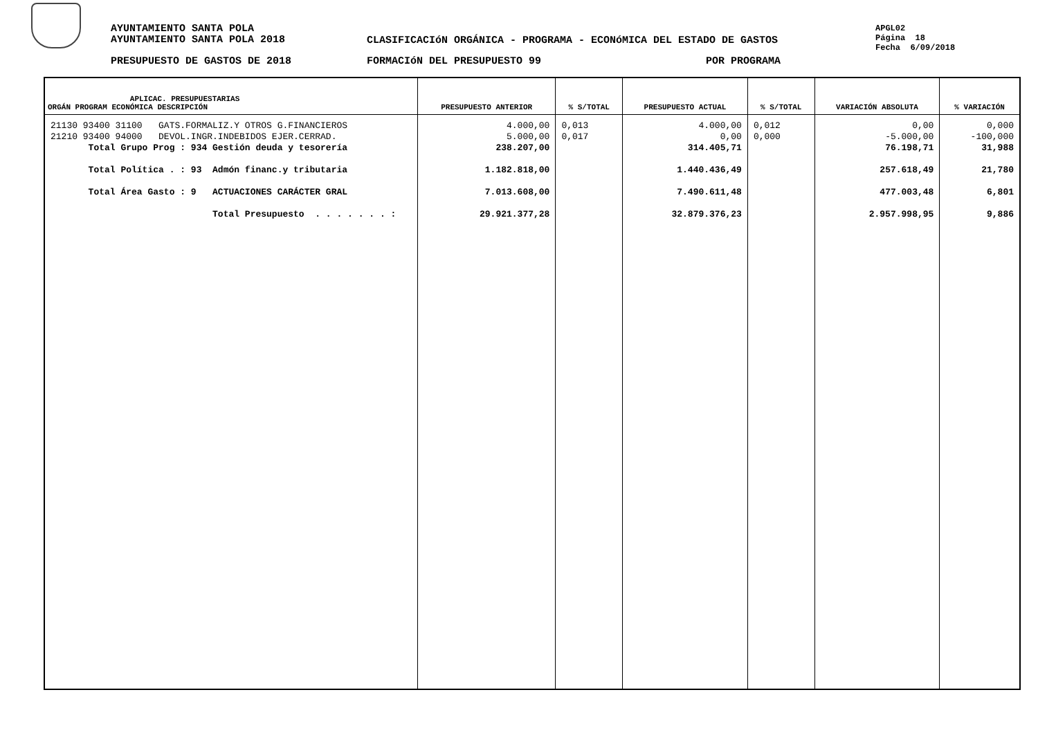AYUNTAMIENTO SANTA POLA
AYUNTAMIENTO SANTA POLA 2018
CLASIFICACIóN ORGÁNICA - PROGRAMA - ECONóMICA DEL ESTADO DE GASTOS
APGL02
Página 18
Fecha 6/09/2018
PRESUPUESTO DE GASTOS DE 2018 FORMACIóN DEL PRESUPUESTO 99 POR PROGRAMA
| APLICAC. PRESUPUESTARIAS ORGÁN PROGRAM ECONÓMICA DESCRIPCIÓN | PRESUPUESTO ANTERIOR | % S/TOTAL | PRESUPUESTO ACTUAL | % S/TOTAL | VARIACIÓN ABSOLUTA | % VARIACIÓN |
| --- | --- | --- | --- | --- | --- | --- |
| 21130 93400 31100 GATS.FORMALIZ.Y OTROS G.FINANCIEROS 21210 93400 94000 DEVOL.INGR.INDEBIDOS EJER.CERRAD. Total Grupo Prog : 934 Gestión deuda y tesorería Total Política . : 93 Admón financ.y tributaria Total Área Gasto : 9 ACTUACIONES CARÁCTER GRAL Total Presupuesto . . . . . . . : | 4.000,00 5.000,00 238.207,00 1.182.818,00 7.013.608,00 29.921.377,28 | 0,013 0,017 | 4.000,00 0,00 314.405,71 1.440.436,49 7.490.611,48 32.879.376,23 | 0,012 0,000 | 0,00 -5.000,00 76.198,71 257.618,49 477.003,48 2.957.998,95 | 0,000 -100,000 31,988 21,780 6,801 9,886 |